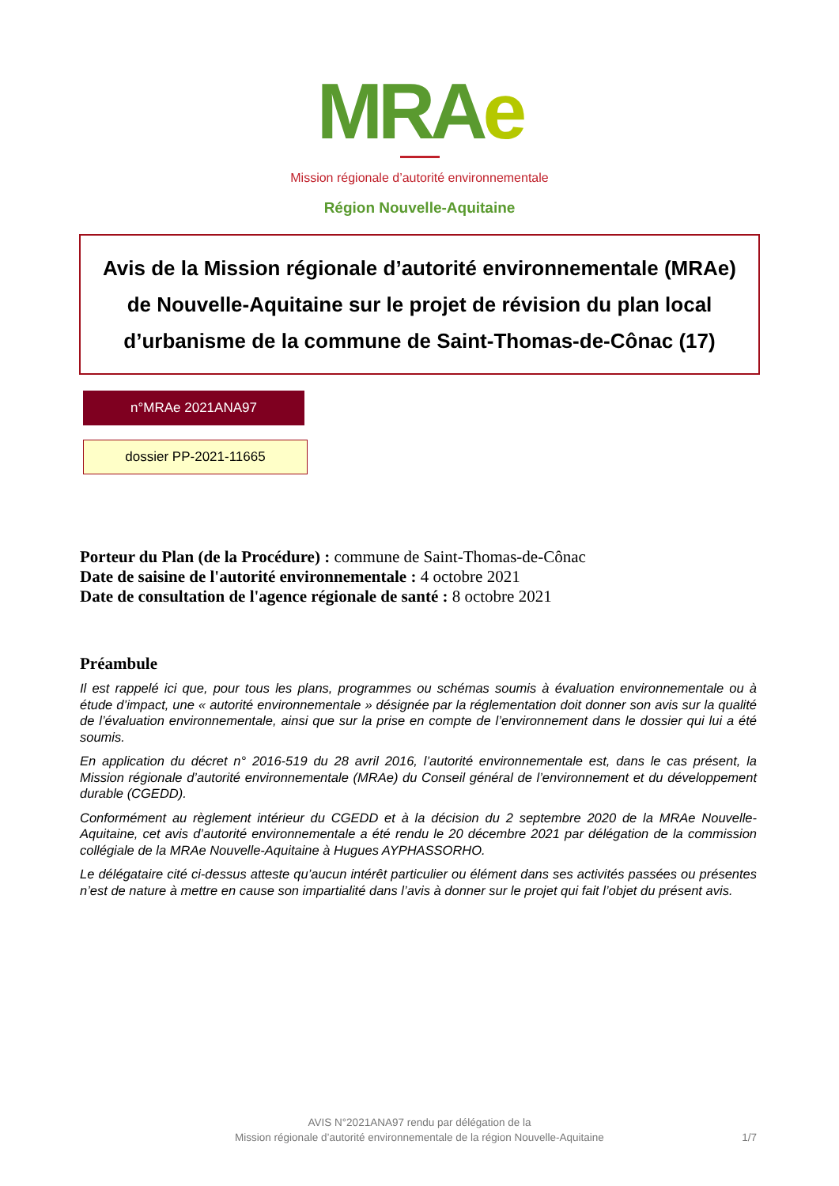MRAe
Mission régionale d’autorité environnementale
Région Nouvelle-Aquitaine
Avis de la Mission régionale d’autorité environnementale (MRAe) de Nouvelle-Aquitaine sur le projet de révision du plan local d’urbanisme de la commune de Saint-Thomas-de-Cônac (17)
n°MRAe 2021ANA97
dossier PP-2021-11665
Porteur du Plan (de la Procédure) : commune de Saint-Thomas-de-Cônac
Date de saisine de l'autorité environnementale : 4 octobre 2021
Date de consultation de l'agence régionale de santé : 8 octobre 2021
Préambule
Il est rappelé ici que, pour tous les plans, programmes ou schémas soumis à évaluation environnementale ou à étude d’impact, une « autorité environnementale » désignée par la réglementation doit donner son avis sur la qualité de l’évaluation environnementale, ainsi que sur la prise en compte de l’environnement dans le dossier qui lui a été soumis.
En application du décret n° 2016-519 du 28 avril 2016, l’autorité environnementale est, dans le cas présent, la Mission régionale d’autorité environnementale (MRAe) du Conseil général de l’environnement et du développement durable (CGEDD).
Conformément au règlement intérieur du CGEDD et à la décision du 2 septembre 2020 de la MRAe Nouvelle-Aquitaine, cet avis d’autorité environnementale a été rendu le 20 décembre 2021 par délégation de la commission collégiale de la MRAe Nouvelle-Aquitaine à Hugues AYPHASSORHO.
Le délégataire cité ci-dessus atteste qu’aucun intérêt particulier ou élément dans ses activités passées ou présentes n’est de nature à mettre en cause son impartialité dans l’avis à donner sur le projet qui fait l’objet du présent avis.
AVIS N°2021ANA97 rendu par délégation de la
Mission régionale d’autorité environnementale de la région Nouvelle-Aquitaine
1/7